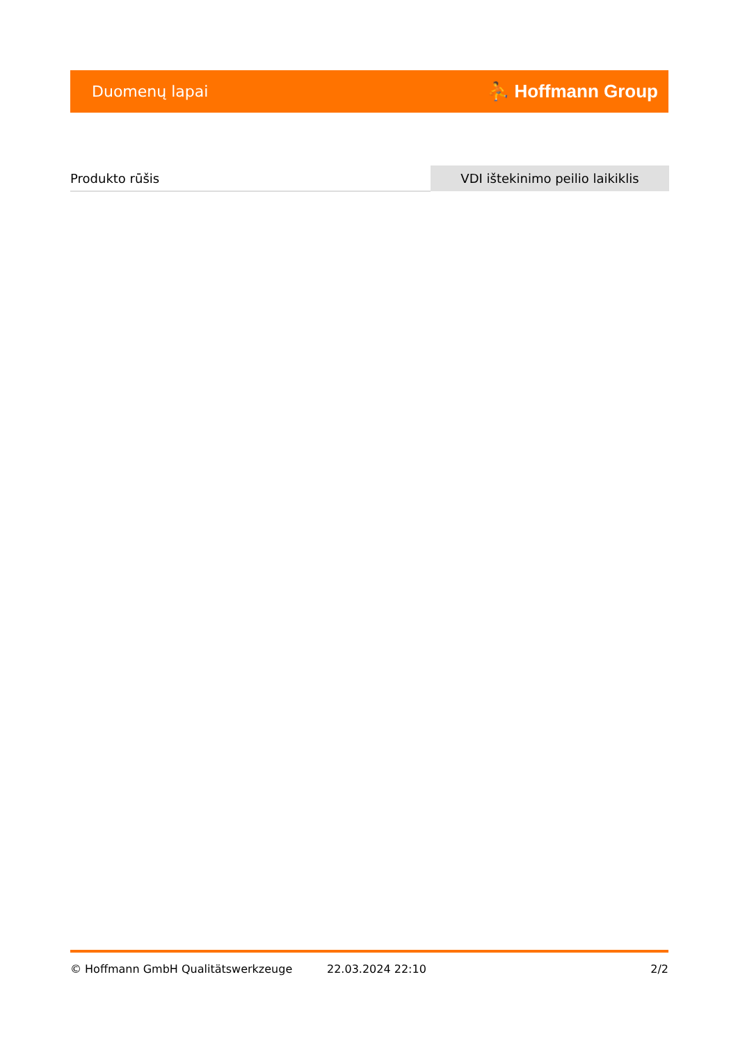Duomenų lapai
⛹ Hoffmann Group
| Produkto rūšis | VDI ištekinimo peilio laikiklis |
© Hoffmann GmbH Qualitätswerkzeuge 22.03.2024 22:10 2/2